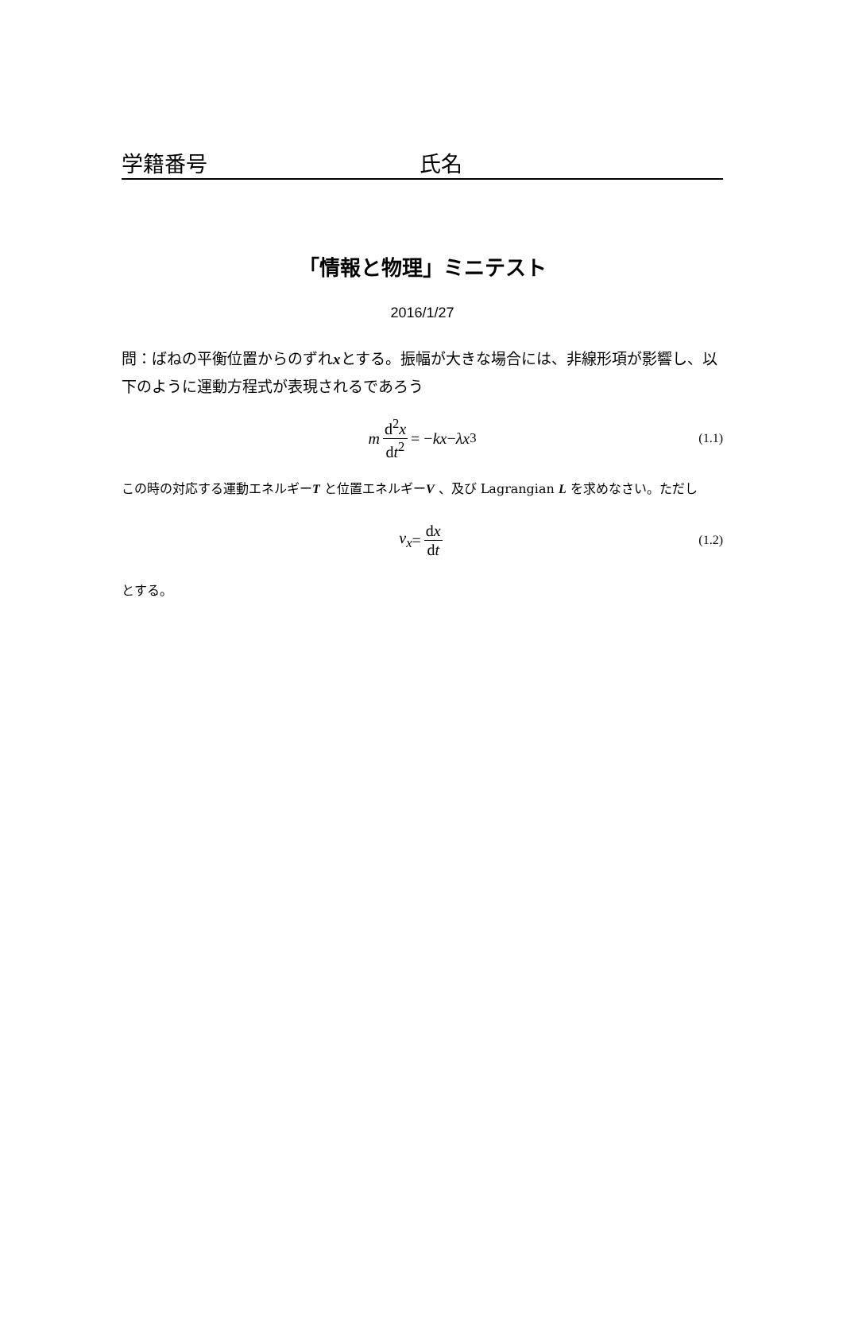学籍番号 氏名
「情報と物理」ミニテスト
2016/1/27
問：ばねの平衡位置からのずれxとする。振幅が大きな場合には、非線形項が影響し、以下のように運動方程式が表現されるであろう
m d<sup>2</sup>x dt<sup>2</sup> = − kx − λx<sup>3</sup> (1.1)
この時の対応する運動エネルギーT と位置エネルギーV 、及び Lagrangian L を求めなさい。ただし
v<sub>x</sub> = dx dt (1.2)
とする。